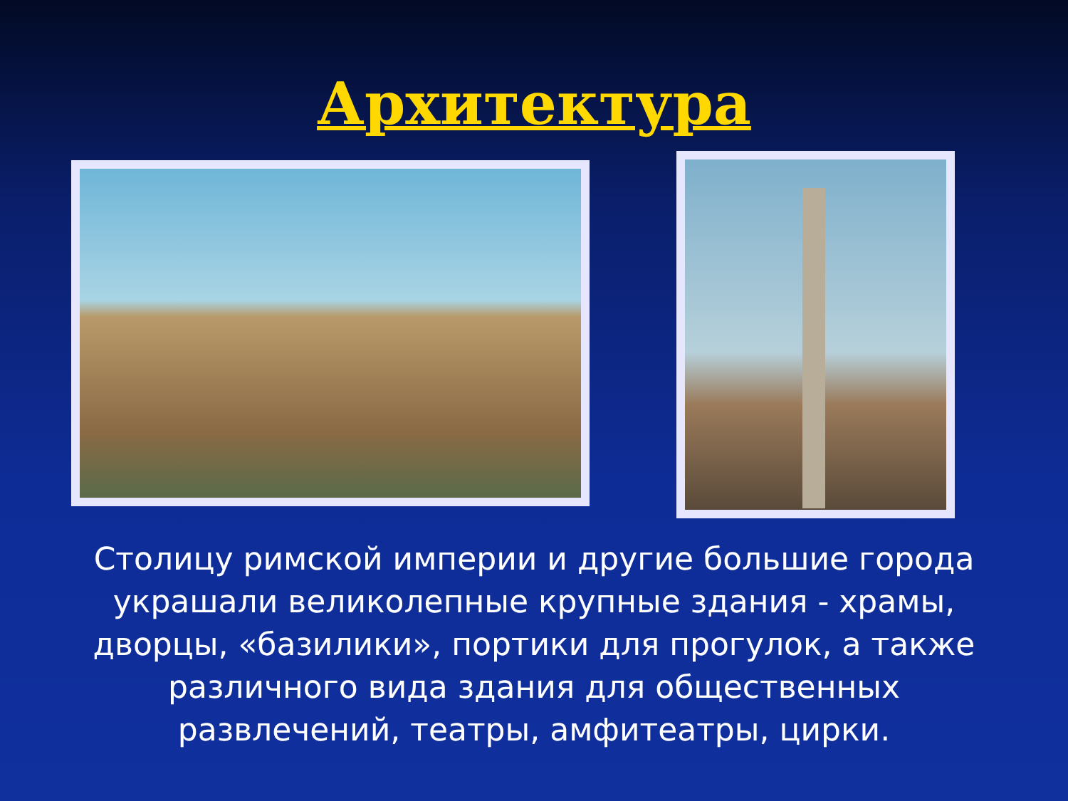Архитектура
Столицу римской империи и другие большие города украшали великолепные крупные здания - храмы, дворцы, «базилики», портики для прогулок, а также различного вида здания для общественных развлечений, театры, амфитеатры, цирки.